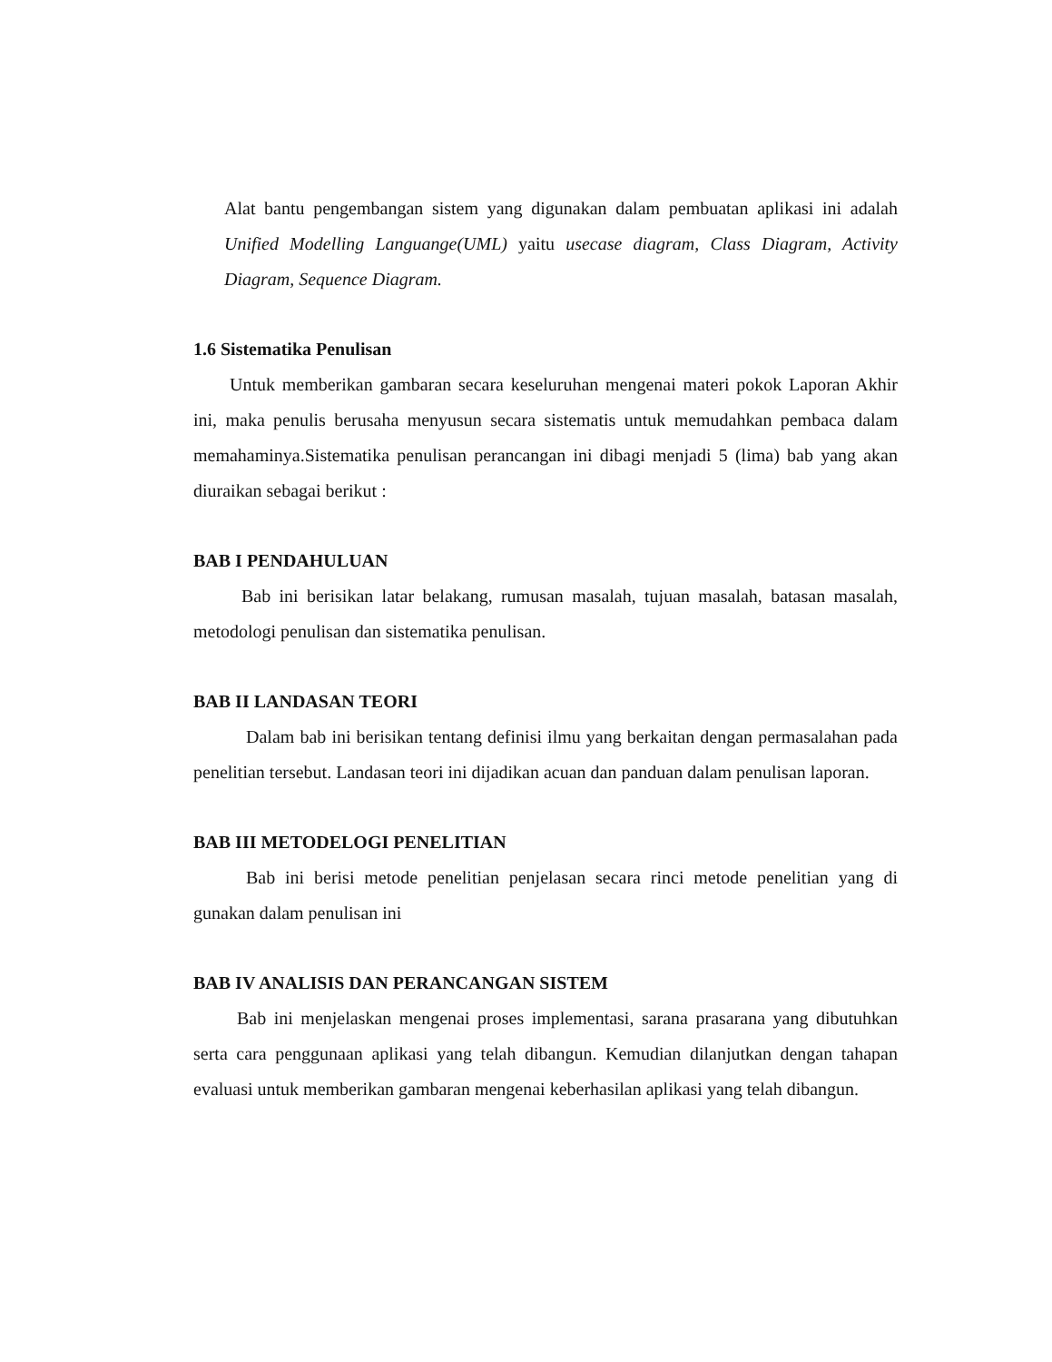Alat bantu pengembangan sistem yang digunakan dalam pembuatan aplikasi ini adalah Unified Modelling Languange(UML) yaitu usecase diagram, Class Diagram, Activity Diagram, Sequence Diagram.
1.6 Sistematika Penulisan
Untuk memberikan gambaran secara keseluruhan mengenai materi pokok Laporan Akhir ini, maka penulis berusaha menyusun secara sistematis untuk memudahkan pembaca dalam memahaminya.Sistematika penulisan perancangan ini dibagi menjadi 5 (lima) bab yang akan diuraikan sebagai berikut :
BAB I PENDAHULUAN
Bab ini berisikan latar belakang, rumusan masalah, tujuan masalah, batasan masalah, metodologi penulisan dan sistematika penulisan.
BAB II LANDASAN TEORI
Dalam bab ini berisikan tentang definisi ilmu yang berkaitan dengan permasalahan pada penelitian tersebut. Landasan teori ini dijadikan acuan dan panduan dalam penulisan laporan.
BAB III METODELOGI PENELITIAN
Bab ini berisi metode penelitian penjelasan secara rinci metode penelitian yang di gunakan dalam penulisan ini
BAB IV ANALISIS DAN PERANCANGAN SISTEM
Bab ini menjelaskan mengenai proses implementasi, sarana prasarana yang dibutuhkan serta cara penggunaan aplikasi yang telah dibangun. Kemudian dilanjutkan dengan tahapan evaluasi untuk memberikan gambaran mengenai keberhasilan aplikasi yang telah dibangun.